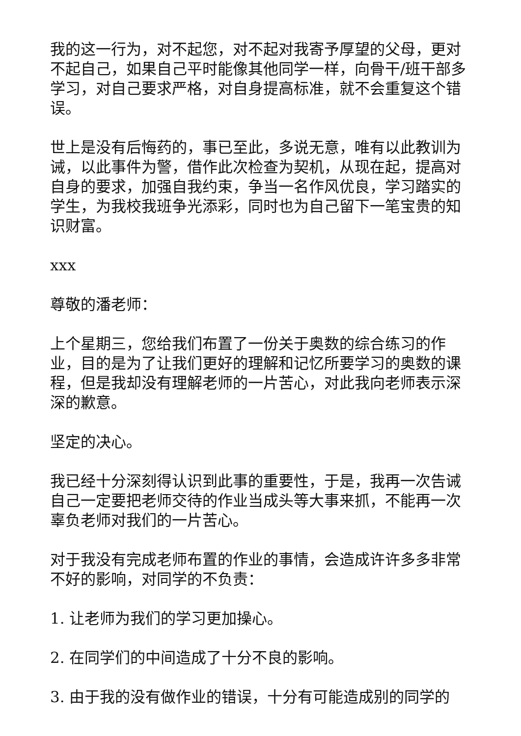我的这一行为，对不起您，对不起对我寄予厚望的父母，更对不起自己，如果自己平时能像其他同学一样，向骨干/班干部多学习，对自己要求严格，对自身提高标准，就不会重复这个错误。
世上是没有后悔药的，事已至此，多说无意，唯有以此教训为诫，以此事件为警，借作此次检查为契机，从现在起，提高对自身的要求，加强自我约束，争当一名作风优良，学习踏实的学生，为我校我班争光添彩，同时也为自己留下一笔宝贵的知识财富。
xxx
尊敬的潘老师：
上个星期三，您给我们布置了一份关于奥数的综合练习的作业，目的是为了让我们更好的理解和记忆所要学习的奥数的课程，但是我却没有理解老师的一片苦心，对此我向老师表示深深的歉意。
坚定的决心。
我已经十分深刻得认识到此事的重要性，于是，我再一次告诫自己一定要把老师交待的作业当成头等大事来抓，不能再一次辜负老师对我们的一片苦心。
对于我没有完成老师布置的作业的事情，会造成许许多多非常不好的影响，对同学的不负责：
1. 让老师为我们的学习更加操心。
2. 在同学们的中间造成了十分不良的影响。
3. 由于我的没有做作业的错误，十分有可能造成别的同学的